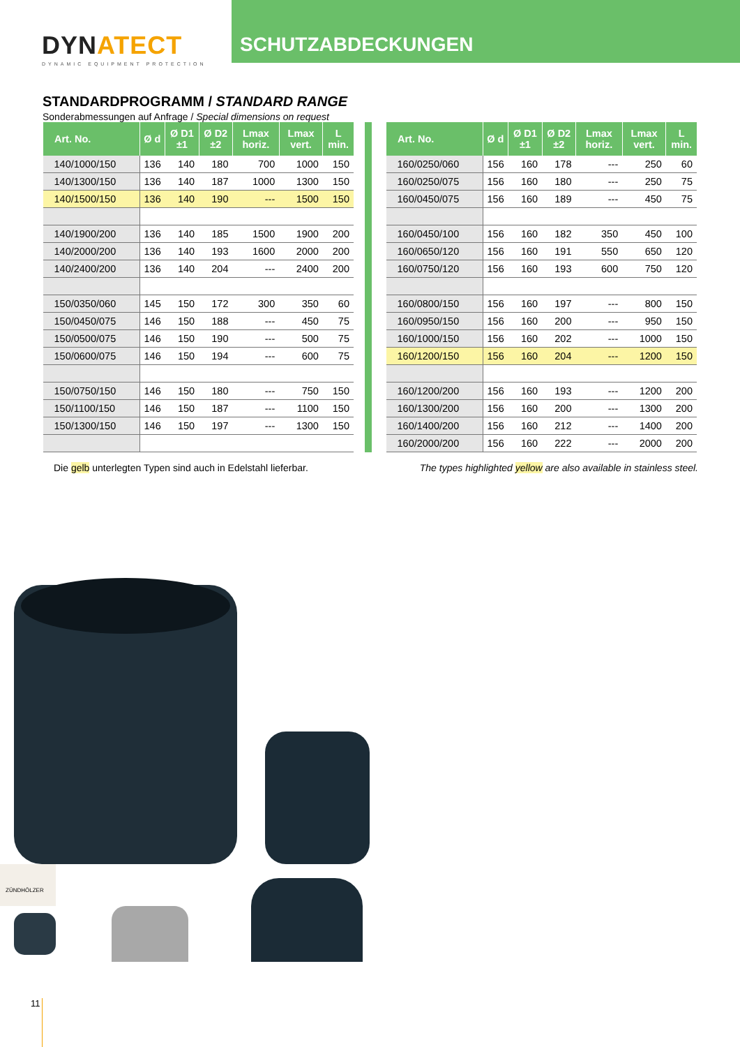DYNATECT
DYNAMIC EQUIPMENT PROTECTION
SCHUTZABDECKUNGEN
STANDARDPROGRAMM / STANDARD RANGE
Sonderabmessungen auf Anfrage / Special dimensions on request
| Art. No. | Ø d | Ø D1 ±1 | Ø D2 ±2 | Lmax horiz. | Lmax vert. | L min. |
| --- | --- | --- | --- | --- | --- | --- |
| 140/1000/150 | 136 | 140 | 180 | 700 | 1000 | 150 |
| 140/1300/150 | 136 | 140 | 187 | 1000 | 1300 | 150 |
| 140/1500/150 | 136 | 140 | 190 | --- | 1500 | 150 |
| 140/1900/200 | 136 | 140 | 185 | 1500 | 1900 | 200 |
| 140/2000/200 | 136 | 140 | 193 | 1600 | 2000 | 200 |
| 140/2400/200 | 136 | 140 | 204 | --- | 2400 | 200 |
| 150/0350/060 | 145 | 150 | 172 | 300 | 350 | 60 |
| 150/0450/075 | 146 | 150 | 188 | --- | 450 | 75 |
| 150/0500/075 | 146 | 150 | 190 | --- | 500 | 75 |
| 150/0600/075 | 146 | 150 | 194 | --- | 600 | 75 |
| 150/0750/150 | 146 | 150 | 180 | --- | 750 | 150 |
| 150/1100/150 | 146 | 150 | 187 | --- | 1100 | 150 |
| 150/1300/150 | 146 | 150 | 197 | --- | 1300 | 150 |
| Art. No. | Ø d | Ø D1 ±1 | Ø D2 ±2 | Lmax horiz. | Lmax vert. | L min. |
| --- | --- | --- | --- | --- | --- | --- |
| 160/0250/060 | 156 | 160 | 178 | --- | 250 | 60 |
| 160/0250/075 | 156 | 160 | 180 | --- | 250 | 75 |
| 160/0450/075 | 156 | 160 | 189 | --- | 450 | 75 |
| 160/0450/100 | 156 | 160 | 182 | 350 | 450 | 100 |
| 160/0650/120 | 156 | 160 | 191 | 550 | 650 | 120 |
| 160/0750/120 | 156 | 160 | 193 | 600 | 750 | 120 |
| 160/0800/150 | 156 | 160 | 197 | --- | 800 | 150 |
| 160/0950/150 | 156 | 160 | 200 | --- | 950 | 150 |
| 160/1000/150 | 156 | 160 | 202 | --- | 1000 | 150 |
| 160/1200/150 | 156 | 160 | 204 | --- | 1200 | 150 |
| 160/1200/200 | 156 | 160 | 193 | --- | 1200 | 200 |
| 160/1300/200 | 156 | 160 | 200 | --- | 1300 | 200 |
| 160/1400/200 | 156 | 160 | 212 | --- | 1400 | 200 |
| 160/2000/200 | 156 | 160 | 222 | --- | 2000 | 200 |
Die gelb unterlegten Typen sind auch in Edelstahl lieferbar. The types highlighted yellow are also available in stainless steel.
ZÜNDHÖLZER
11